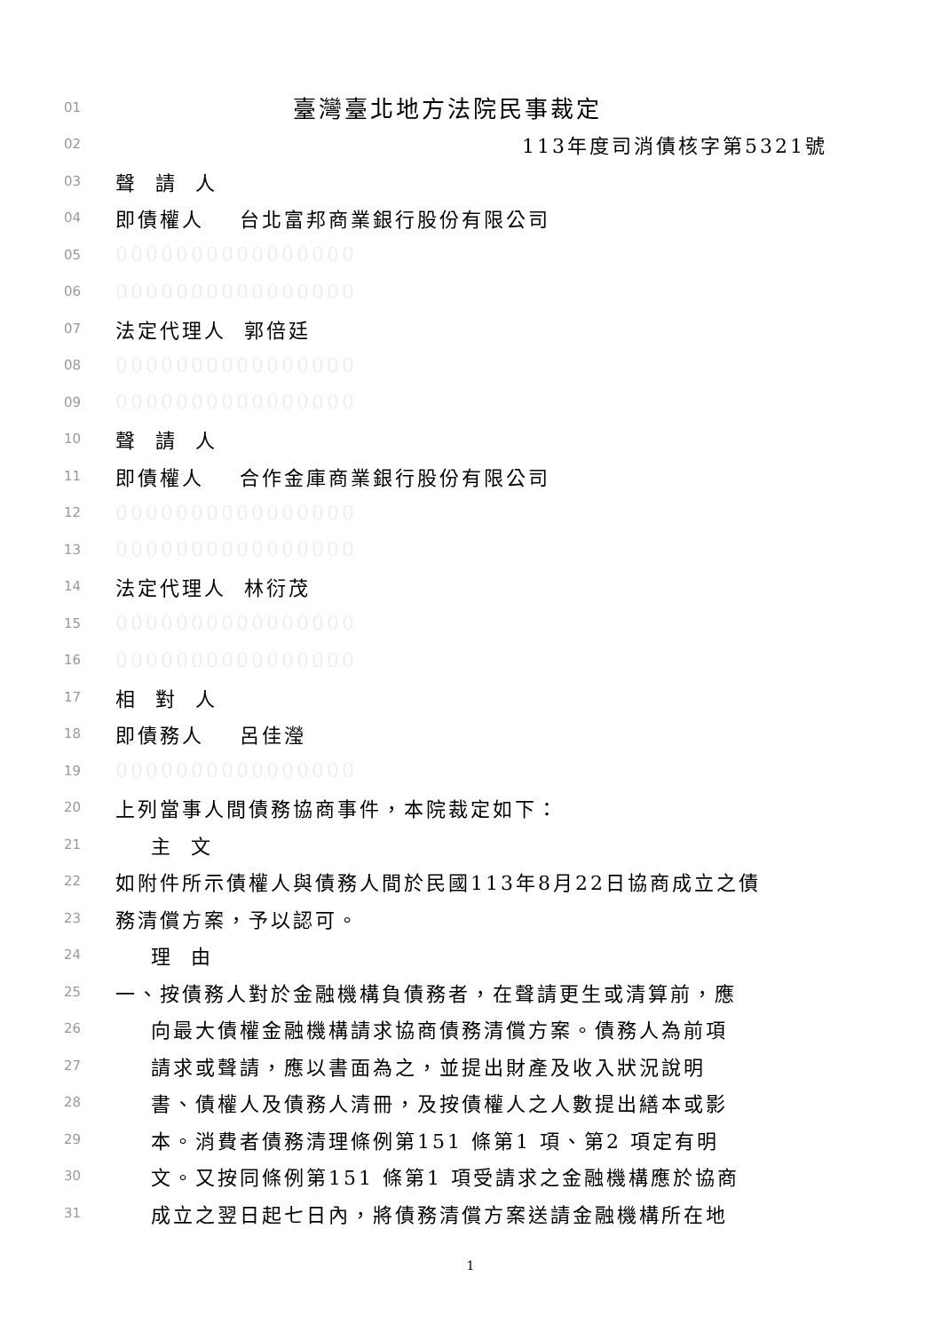01 臺灣臺北地方法院民事裁定
02 113年度司消債核字第5321號
03 聲 請 人
04 即債權人 台北富邦商業銀行股份有限公司
05 0000000000000000
06 0000000000000000
07 法定代理人 郭倍廷
08 0000000000000000
09 0000000000000000
10 聲 請 人
11 即債權人 合作金庫商業銀行股份有限公司
12 0000000000000000
13 0000000000000000
14 法定代理人 林衍茂
15 0000000000000000
16 0000000000000000
17 相 對 人
18 即債務人 呂佳瀅
19 0000000000000000
20 上列當事人間債務協商事件，本院裁定如下：
21 主 文
22 如附件所示債權人與債務人間於民國113年8月22日協商成立之債
23 務清償方案，予以認可。
24 理 由
25 一、按債務人對於金融機構負債務者，在聲請更生或清算前，應
26 向最大債權金融機構請求協商債務清償方案。債務人為前項
27 請求或聲請，應以書面為之，並提出財產及收入狀況說明
28 書、債權人及債務人清冊，及按債權人之人數提出繕本或影
29 本。消費者債務清理條例第151 條第1 項、第2 項定有明
30 文。又按同條例第151 條第1 項受請求之金融機構應於協商
31 成立之翌日起七日內，將債務清償方案送請金融機構所在地
1